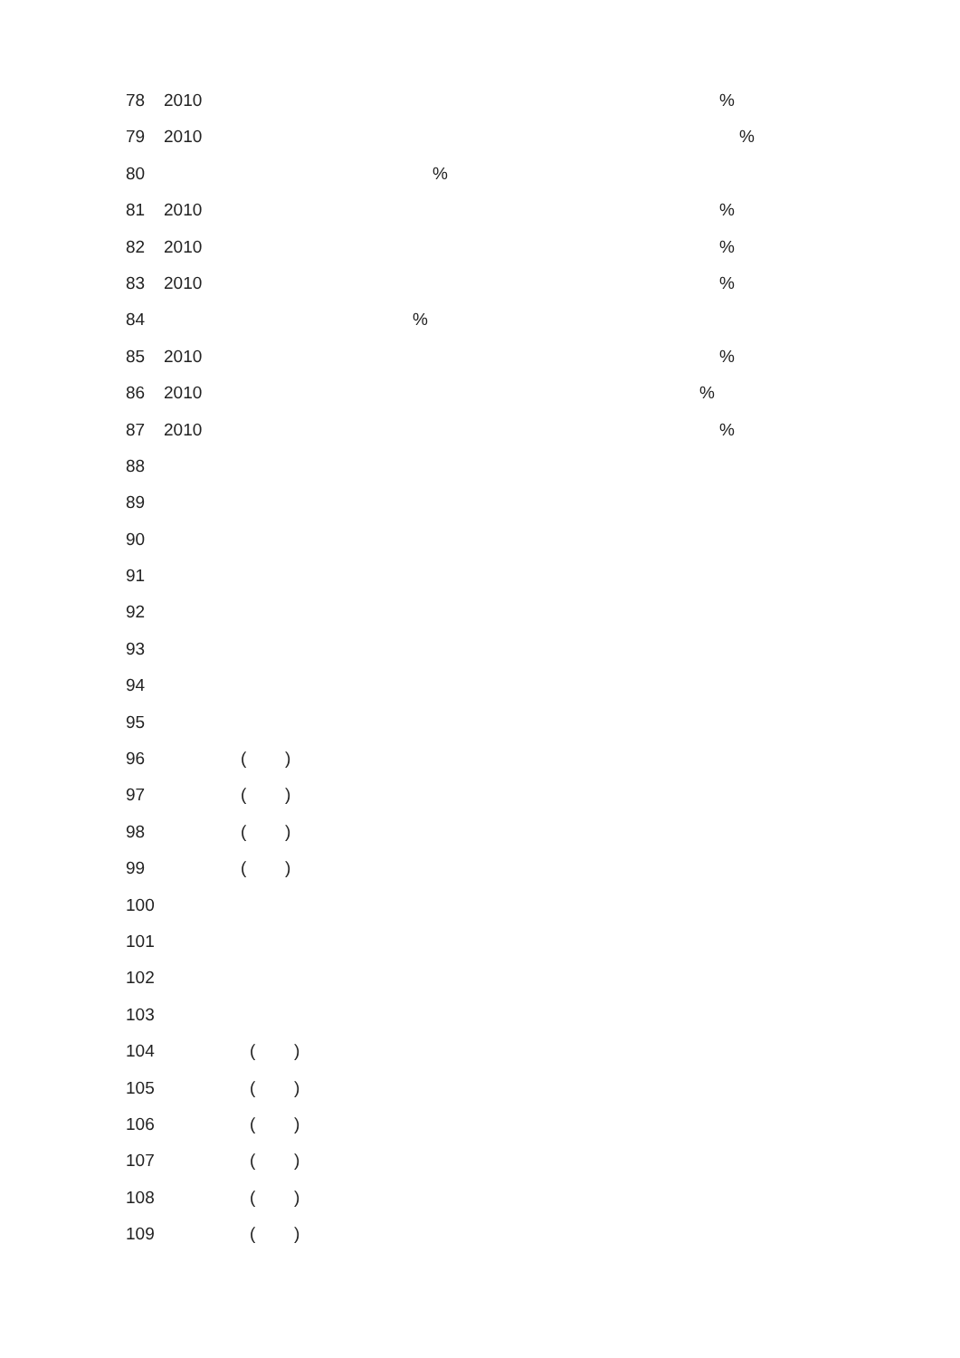78 2010 %
79 2010 %
80 %
81 2010 %
82 2010 %
83 2010 %
84 %
85 2010 %
86 2010 %
87 2010 %
88 89 90 91 92 93 94 95 96 ( )
97 ( )
98 ( )
99 ( )
100 101 102 103 104 ( )
105 ( )
106 ( )
107 ( )
108 ( )
109 ( )